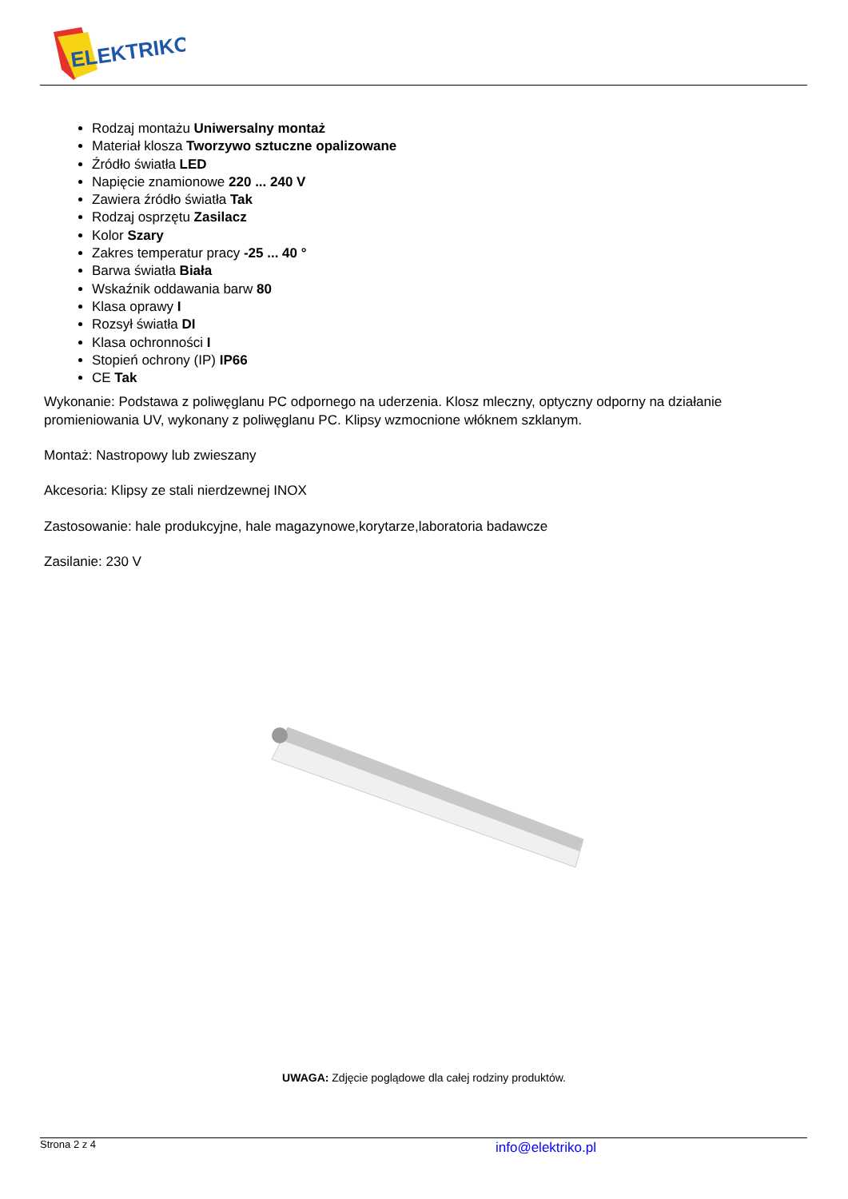ELEKTRIKO
Rodzaj montażu Uniwersalny montaż
Materiał klosza Tworzywo sztuczne opalizowane
Źródło światła LED
Napięcie znamionowe 220 ... 240 V
Zawiera źródło światła Tak
Rodzaj osprzętu Zasilacz
Kolor Szary
Zakres temperatur pracy -25 ... 40 °
Barwa światła Biała
Wskaźnik oddawania barw 80
Klasa oprawy I
Rozsył światła DI
Klasa ochronności I
Stopień ochrony (IP) IP66
CE Tak
Wykonanie: Podstawa z poliwęglanu PC odpornego na uderzenia. Klosz mleczny, optyczny odporny na działanie promieniowania UV, wykonany z poliwęglanu PC. Klipsy wzmocnione włóknem szklanym.
Montaż: Nastropowy lub zwieszany
Akcesoria: Klipsy ze stali nierdzewnej INOX
Zastosowanie: hale produkcyjne, hale magazynowe,korytarze,laboratoria badawcze
Zasilanie: 230 V
UWAGA: Zdjęcie poglądowe dla całej rodziny produktów.
Strona 2 z 4 info@elektriko.pl